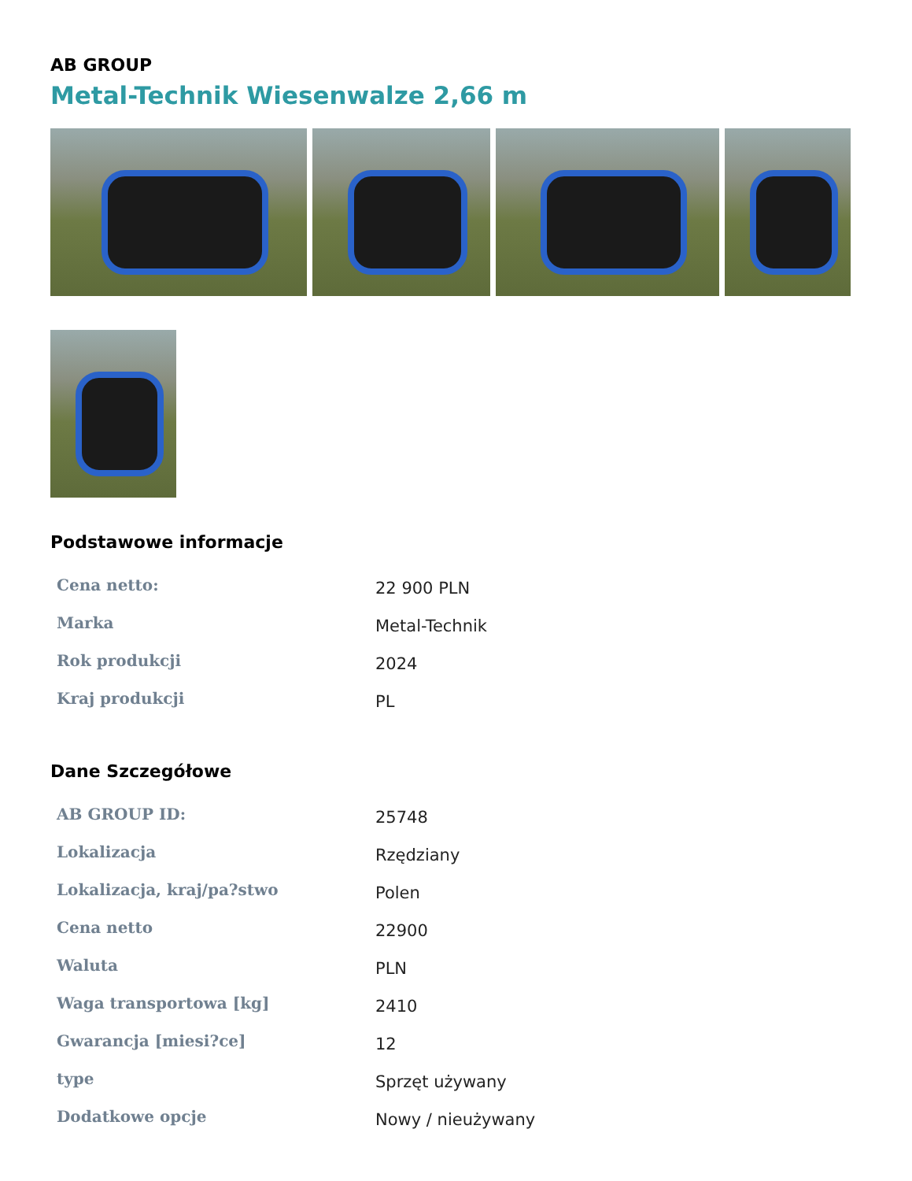AB GROUP
Metal-Technik Wiesenwalze 2,66 m
Podstawowe informacje
| Cena netto: | 22 900 PLN |
| Marka | Metal-Technik |
| Rok produkcji | 2024 |
| Kraj produkcji | PL |
Dane Szczegółowe
| AB GROUP ID: | 25748 |
| Lokalizacja | Rzędziany |
| Lokalizacja, kraj/pa?stwo | Polen |
| Cena netto | 22900 |
| Waluta | PLN |
| Waga transportowa [kg] | 2410 |
| Gwarancja [miesi?ce] | 12 |
| type | Sprzęt używany |
| Dodatkowe opcje | Nowy / nieużywany |